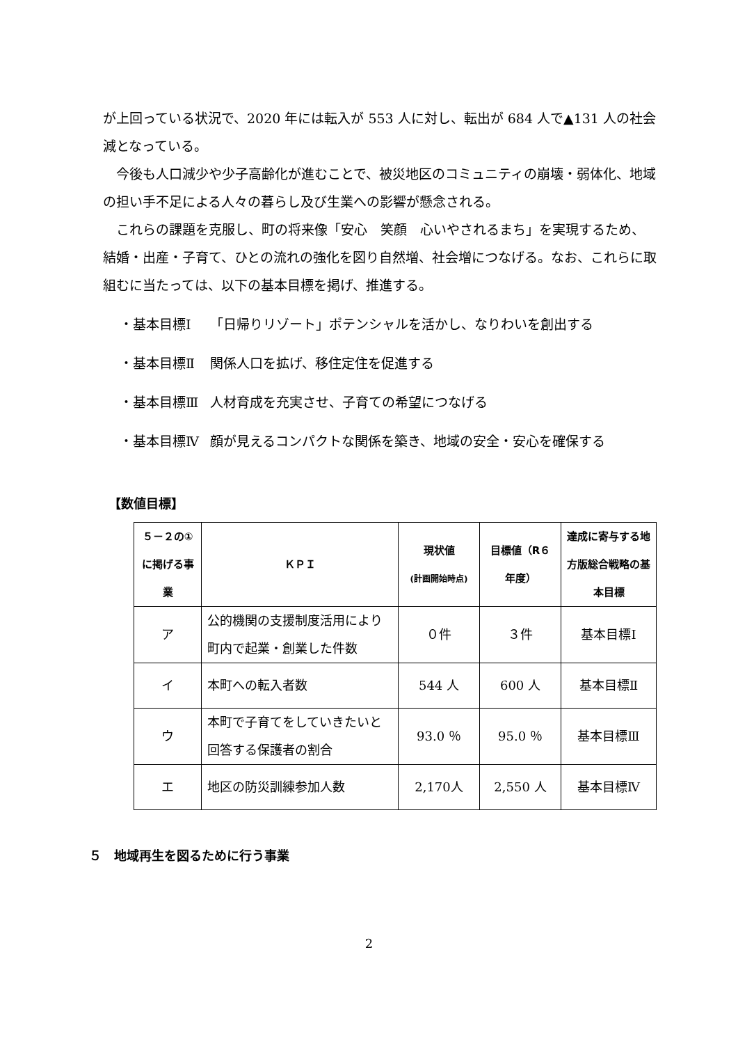が上回っている状況で、2020 年には転入が 553 人に対し、転出が 684 人で▲131 人の社会減となっている。
今後も人口減少や少子高齢化が進むことで、被災地区のコミュニティの崩壊・弱体化、地域の担い手不足による人々の暮らし及び生業への影響が懸念される。
これらの課題を克服し、町の将来像「安心　笑顔　心いやされるまち」を実現するため、結婚・出産・子育て、ひとの流れの強化を図り自然増、社会増につなげる。なお、これらに取組むに当たっては、以下の基本目標を掲げ、推進する。
・基本目標Ⅰ 「日帰りリゾート」ポテンシャルを活かし、なりわいを創出する
・基本目標Ⅱ 関係人口を拡げ、移住定住を促進する
・基本目標Ⅲ 人材育成を充実させ、子育ての希望につなげる
・基本目標Ⅳ 顔が見えるコンパクトな関係を築き、地域の安全・安心を確保する
【数値目標】
| ５－２の①に掲げる事業 | ＫＰＩ | 現状値 (計画開始時点) | 目標値（R６年度） | 達成に寄与する地方版総合戦略の基本目標 |
| --- | --- | --- | --- | --- |
| ア | 公的機関の支援制度活用により町内で起業・創業した件数 | ０件 | ３件 | 基本目標Ⅰ |
| イ | 本町への転入者数 | 544 人 | 600 人 | 基本目標Ⅱ |
| ウ | 本町で子育てをしていきたいと回答する保護者の割合 | 93.0 ％ | 95.0 ％ | 基本目標Ⅲ |
| エ | 地区の防災訓練参加人数 | 2,170人 | 2,550 人 | 基本目標Ⅳ |
５　地域再生を図るために行う事業
2